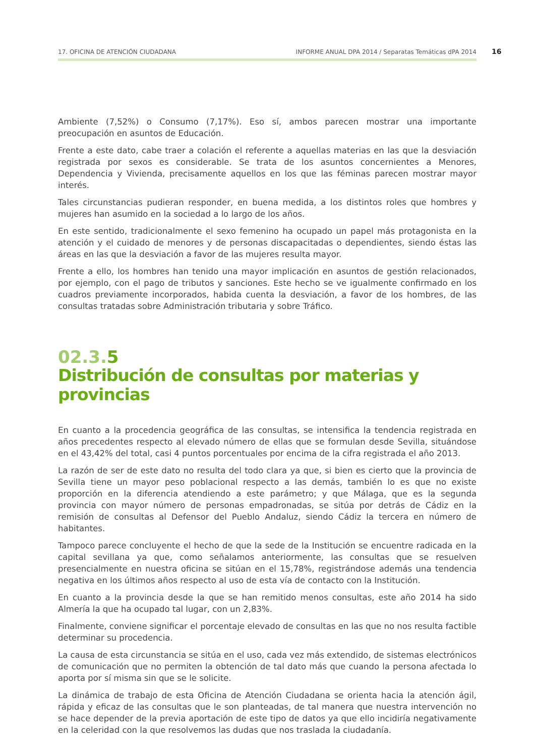17. OFICINA DE ATENCIÓN CIUDADANA INFORME ANUAL DPA 2014 / Separatas Temáticas dPA 2014 16
Ambiente (7,52%) o Consumo (7,17%). Eso sí, ambos parecen mostrar una importante preocupación en asuntos de Educación.
Frente a este dato, cabe traer a colación el referente a aquellas materias en las que la desviación registrada por sexos es considerable. Se trata de los asuntos concernientes a Menores, Dependencia y Vivienda, precisamente aquellos en los que las féminas parecen mostrar mayor interés.
Tales circunstancias pudieran responder, en buena medida, a los distintos roles que hombres y mujeres han asumido en la sociedad a lo largo de los años.
En este sentido, tradicionalmente el sexo femenino ha ocupado un papel más protagonista en la atención y el cuidado de menores y de personas discapacitadas o dependientes, siendo éstas las áreas en las que la desviación a favor de las mujeres resulta mayor.
Frente a ello, los hombres han tenido una mayor implicación en asuntos de gestión relacionados, por ejemplo, con el pago de tributos y sanciones. Este hecho se ve igualmente confirmado en los cuadros previamente incorporados, habida cuenta la desviación, a favor de los hombres, de las consultas tratadas sobre Administración tributaria y sobre Tráfico.
02.3.5
Distribución de consultas por materias y provincias
En cuanto a la procedencia geográfica de las consultas, se intensifica la tendencia registrada en años precedentes respecto al elevado número de ellas que se formulan desde Sevilla, situándose en el 43,42% del total, casi 4 puntos porcentuales por encima de la cifra registrada el año 2013.
La razón de ser de este dato no resulta del todo clara ya que, si bien es cierto que la provincia de Sevilla tiene un mayor peso poblacional respecto a las demás, también lo es que no existe proporción en la diferencia atendiendo a este parámetro; y que Málaga, que es la segunda provincia con mayor número de personas empadronadas, se sitúa por detrás de Cádiz en la remisión de consultas al Defensor del Pueblo Andaluz, siendo Cádiz la tercera en número de habitantes.
Tampoco parece concluyente el hecho de que la sede de la Institución se encuentre radicada en la capital sevillana ya que, como señalamos anteriormente, las consultas que se resuelven presencialmente en nuestra oficina se sitúan en el 15,78%, registrándose además una tendencia negativa en los últimos años respecto al uso de esta vía de contacto con la Institución.
En cuanto a la provincia desde la que se han remitido menos consultas, este año 2014 ha sido Almería la que ha ocupado tal lugar, con un 2,83%.
Finalmente, conviene significar el porcentaje elevado de consultas en las que no nos resulta factible determinar su procedencia.
La causa de esta circunstancia se sitúa en el uso, cada vez más extendido, de sistemas electrónicos de comunicación que no permiten la obtención de tal dato más que cuando la persona afectada lo aporta por sí misma sin que se le solicite.
La dinámica de trabajo de esta Oficina de Atención Ciudadana se orienta hacia la atención ágil, rápida y eficaz de las consultas que le son planteadas, de tal manera que nuestra intervención no se hace depender de la previa aportación de este tipo de datos ya que ello incidiría negativamente en la celeridad con la que resolvemos las dudas que nos traslada la ciudadanía.